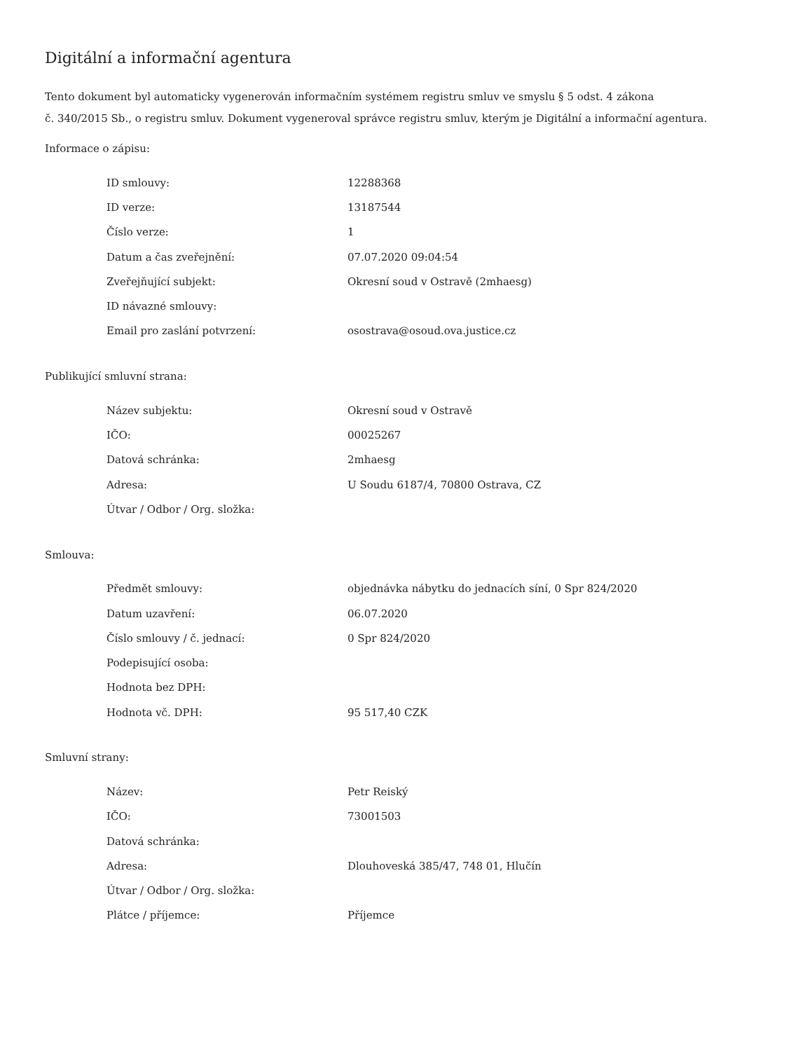Digitální a informační agentura
Tento dokument byl automaticky vygenerován informačním systémem registru smluv ve smyslu § 5 odst. 4 zákona
č. 340/2015 Sb., o registru smluv. Dokument vygeneroval správce registru smluv, kterým je Digitální a informační agentura.
Informace o zápisu:
| ID smlouvy: | 12288368 |
| ID verze: | 13187544 |
| Číslo verze: | 1 |
| Datum a čas zveřejnění: | 07.07.2020 09:04:54 |
| Zveřejňující subjekt: | Okresní soud v Ostravě (2mhaesg) |
| ID návazné smlouvy: | |
| Email pro zaslání potvrzení: | osostrava@osoud.ova.justice.cz |
Publikující smluvní strana:
| Název subjektu: | Okresní soud v Ostravě |
| IČO: | 00025267 |
| Datová schránka: | 2mhaesg |
| Adresa: | U Soudu 6187/4, 70800 Ostrava, CZ |
| Útvar / Odbor / Org. složka: | |
Smlouva:
| Předmět smlouvy: | objednávka nábytku do jednacích síní, 0 Spr 824/2020 |
| Datum uzavření: | 06.07.2020 |
| Číslo smlouvy / č. jednací: | 0 Spr 824/2020 |
| Podepisující osoba: | |
| Hodnota bez DPH: | |
| Hodnota vč. DPH: | 95 517,40 CZK |
Smluvní strany:
| Název: | Petr Reiský |
| IČO: | 73001503 |
| Datová schránka: | |
| Adresa: | Dlouhoveská 385/47, 748 01, Hlučín |
| Útvar / Odbor / Org. složka: | |
| Plátce / příjemce: | Příjemce |